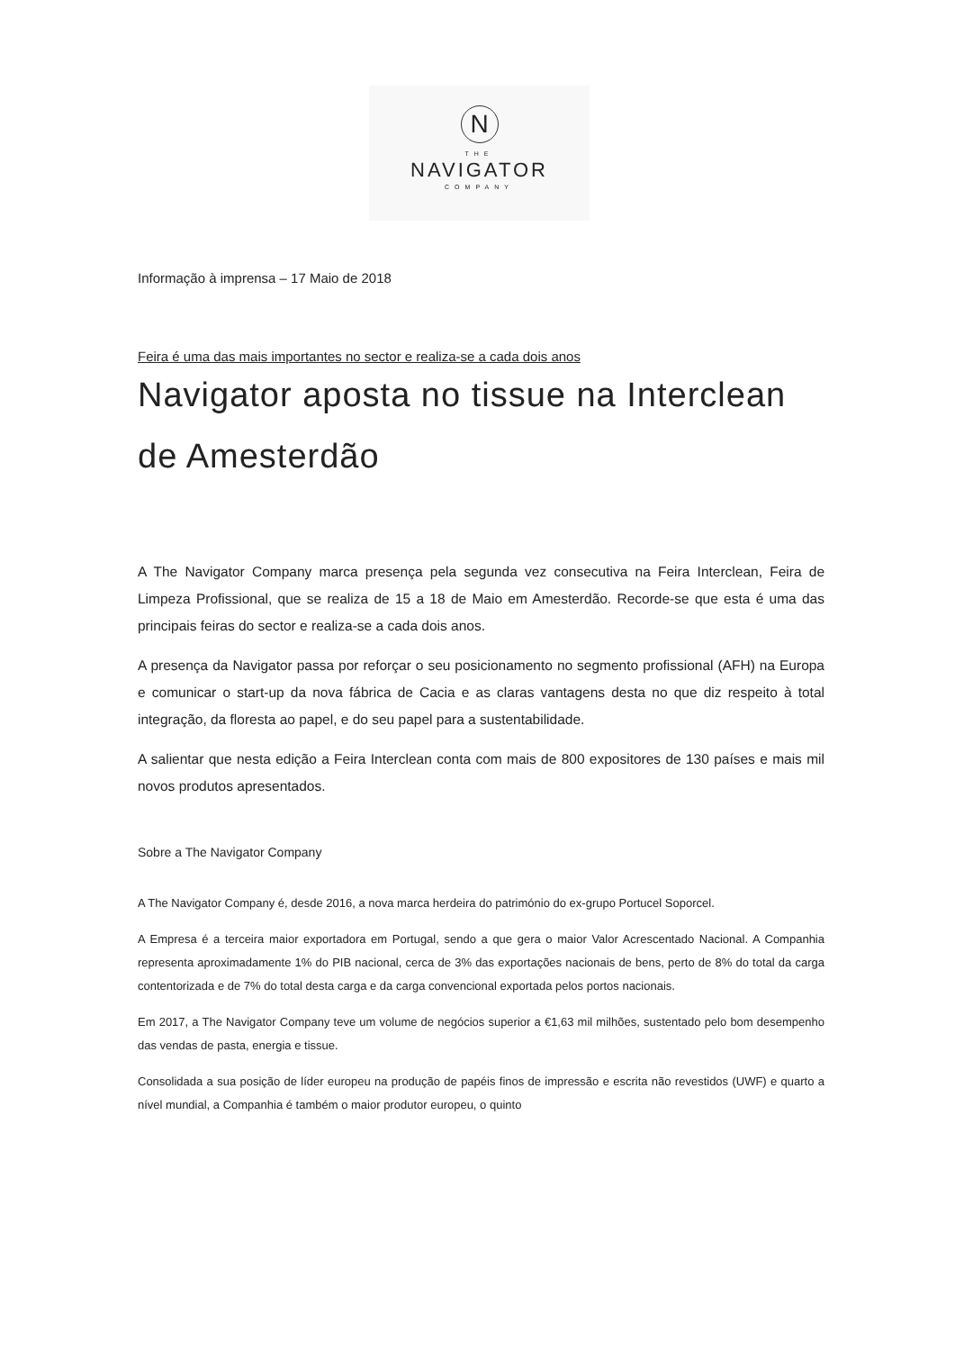N
THE
NAVIGATOR
COMPANY
Informação à imprensa – 17 Maio de 2018
Feira é uma das mais importantes no sector e realiza-se a cada dois anos
Navigator aposta no tissue na Interclean de Amesterdão
A The Navigator Company marca presença pela segunda vez consecutiva na Feira Interclean, Feira de Limpeza Profissional, que se realiza de 15 a 18 de Maio em Amesterdão. Recorde-se que esta é uma das principais feiras do sector e realiza-se a cada dois anos.
A presença da Navigator passa por reforçar o seu posicionamento no segmento profissional (AFH) na Europa e comunicar o start-up da nova fábrica de Cacia e as claras vantagens desta no que diz respeito à total integração, da floresta ao papel, e do seu papel para a sustentabilidade.
A salientar que nesta edição a Feira Interclean conta com mais de 800 expositores de 130 países e mais mil novos produtos apresentados.
Sobre a The Navigator Company
A The Navigator Company é, desde 2016, a nova marca herdeira do património do ex-grupo Portucel Soporcel.
A Empresa é a terceira maior exportadora em Portugal, sendo a que gera o maior Valor Acrescentado Nacional. A Companhia representa aproximadamente 1% do PIB nacional, cerca de 3% das exportações nacionais de bens, perto de 8% do total da carga contentorizada e de 7% do total desta carga e da carga convencional exportada pelos portos nacionais.
Em 2017, a The Navigator Company teve um volume de negócios superior a €1,63 mil milhões, sustentado pelo bom desempenho das vendas de pasta, energia e tissue.
Consolidada a sua posição de líder europeu na produção de papéis finos de impressão e escrita não revestidos (UWF) e quarto a nível mundial, a Companhia é também o maior produtor europeu, o quinto